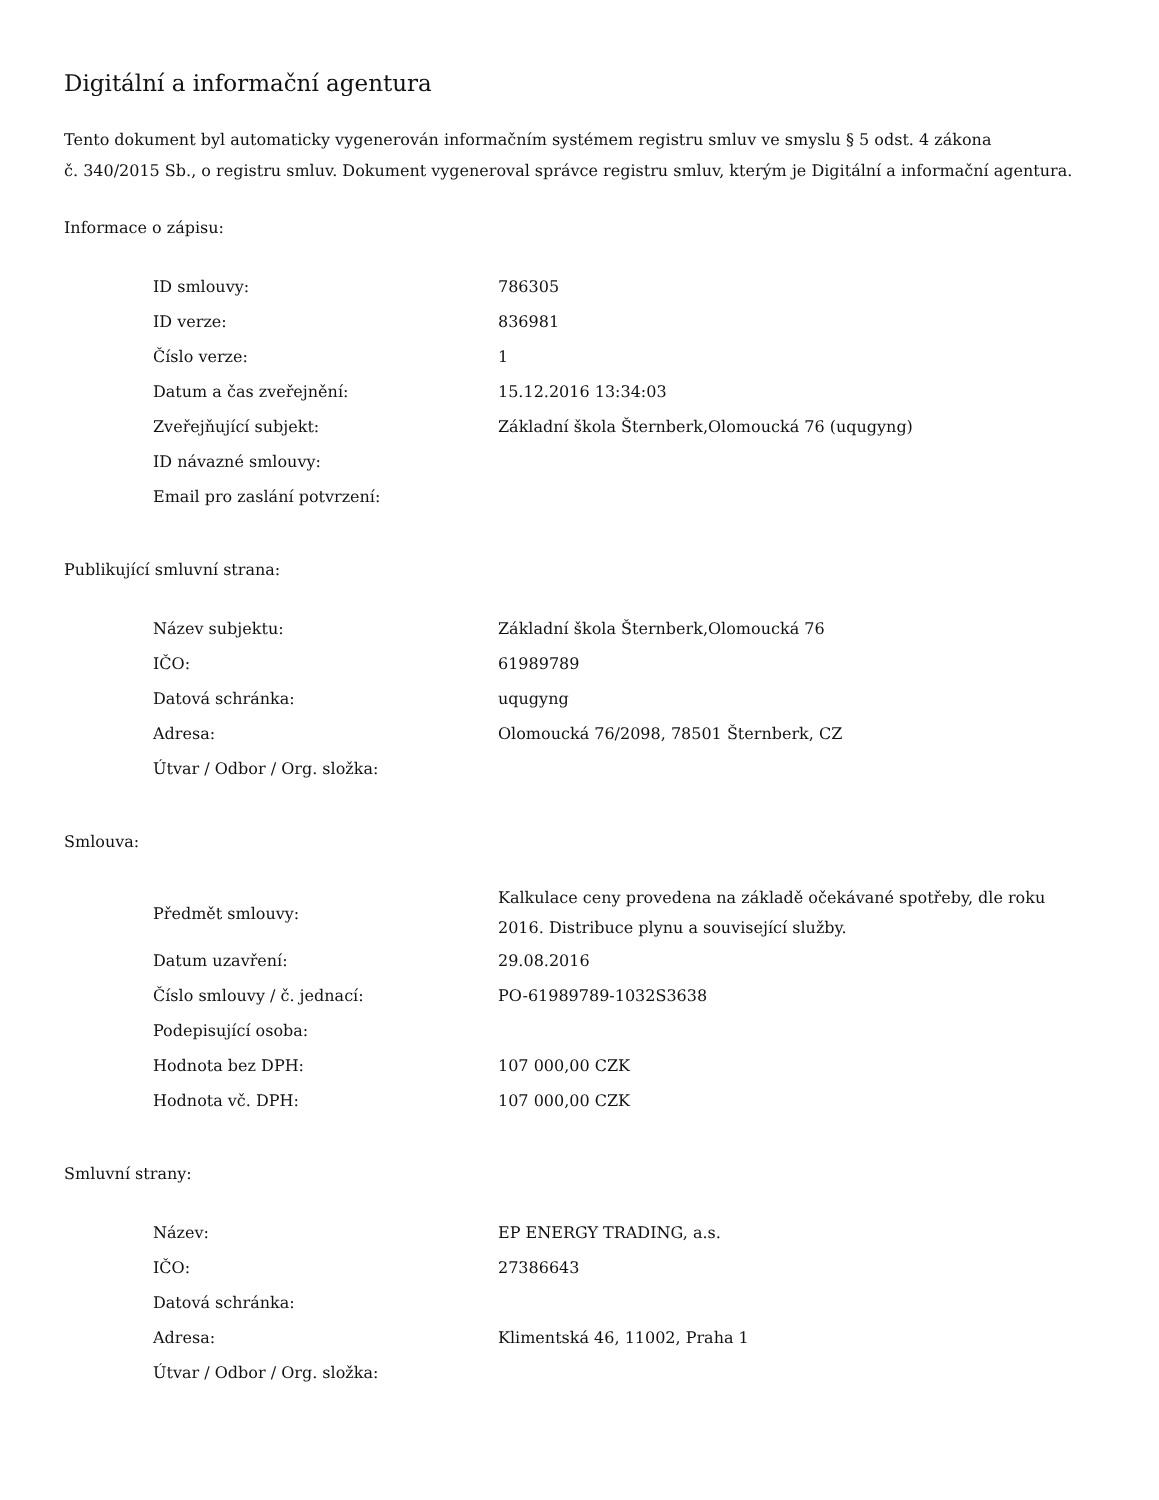Digitální a informační agentura
Tento dokument byl automaticky vygenerován informačním systémem registru smluv ve smyslu § 5 odst. 4 zákona
č. 340/2015 Sb., o registru smluv. Dokument vygeneroval správce registru smluv, kterým je Digitální a informační agentura.
Informace o zápisu:
| ID smlouvy: | 786305 |
| ID verze: | 836981 |
| Číslo verze: | 1 |
| Datum a čas zveřejnění: | 15.12.2016 13:34:03 |
| Zveřejňující subjekt: | Základní škola Šternberk,Olomoucká 76 (uqugyng) |
| ID návazné smlouvy: | |
| Email pro zaslání potvrzení: | |
Publikující smluvní strana:
| Název subjektu: | Základní škola Šternberk,Olomoucká 76 |
| IČO: | 61989789 |
| Datová schránka: | uqugyng |
| Adresa: | Olomoucká 76/2098, 78501 Šternberk, CZ |
| Útvar / Odbor / Org. složka: | |
Smlouva:
| Předmět smlouvy: | Kalkulace ceny provedena na základě očekávané spotřeby, dle roku 2016. Distribuce plynu a související služby. |
| Datum uzavření: | 29.08.2016 |
| Číslo smlouvy / č. jednací: | PO-61989789-1032S3638 |
| Podepisující osoba: | |
| Hodnota bez DPH: | 107 000,00 CZK |
| Hodnota vč. DPH: | 107 000,00 CZK |
Smluvní strany:
| Název: | EP ENERGY TRADING, a.s. |
| IČO: | 27386643 |
| Datová schránka: | |
| Adresa: | Klimentská 46, 11002, Praha 1 |
| Útvar / Odbor / Org. složka: | |